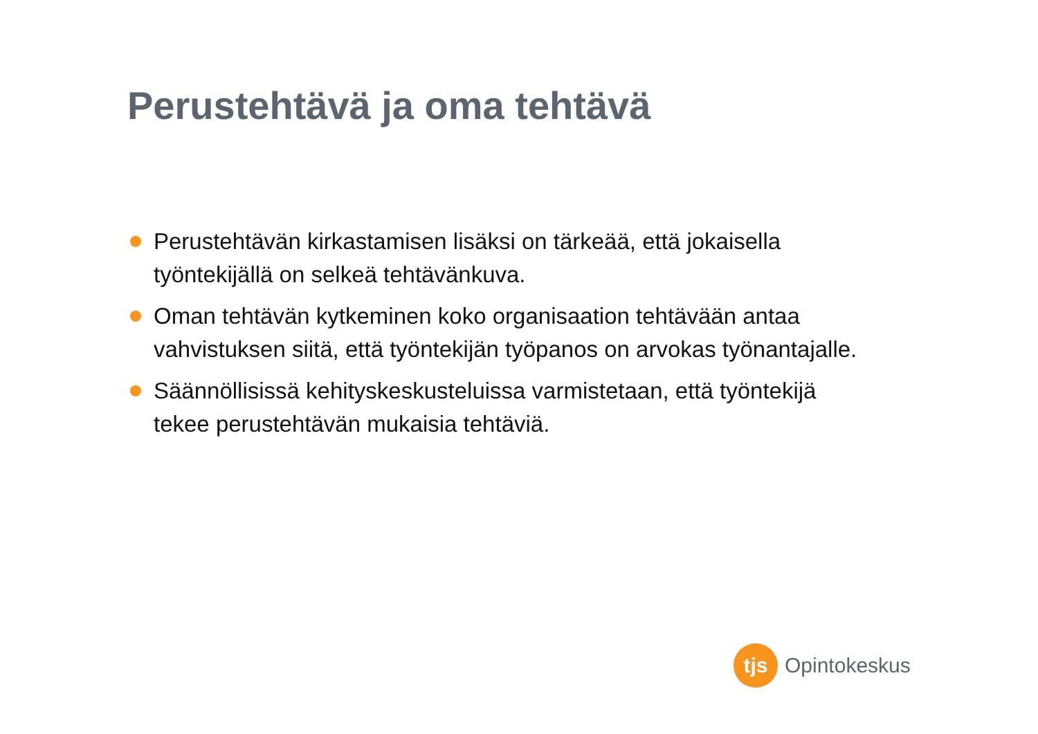Perustehtävä ja oma tehtävä
Perustehtävän kirkastamisen lisäksi on tärkeää, että jokaisella työntekijällä on selkeä tehtävänkuva.
Oman tehtävän kytkeminen koko organisaation tehtävään antaa vahvistuksen siitä, että työntekijän työpanos on arvokas työnantajalle.
Säännöllisissä kehityskeskusteluissa varmistetaan, että työntekijä tekee perustehtävän mukaisia tehtäviä.
tjs
Opintokeskus